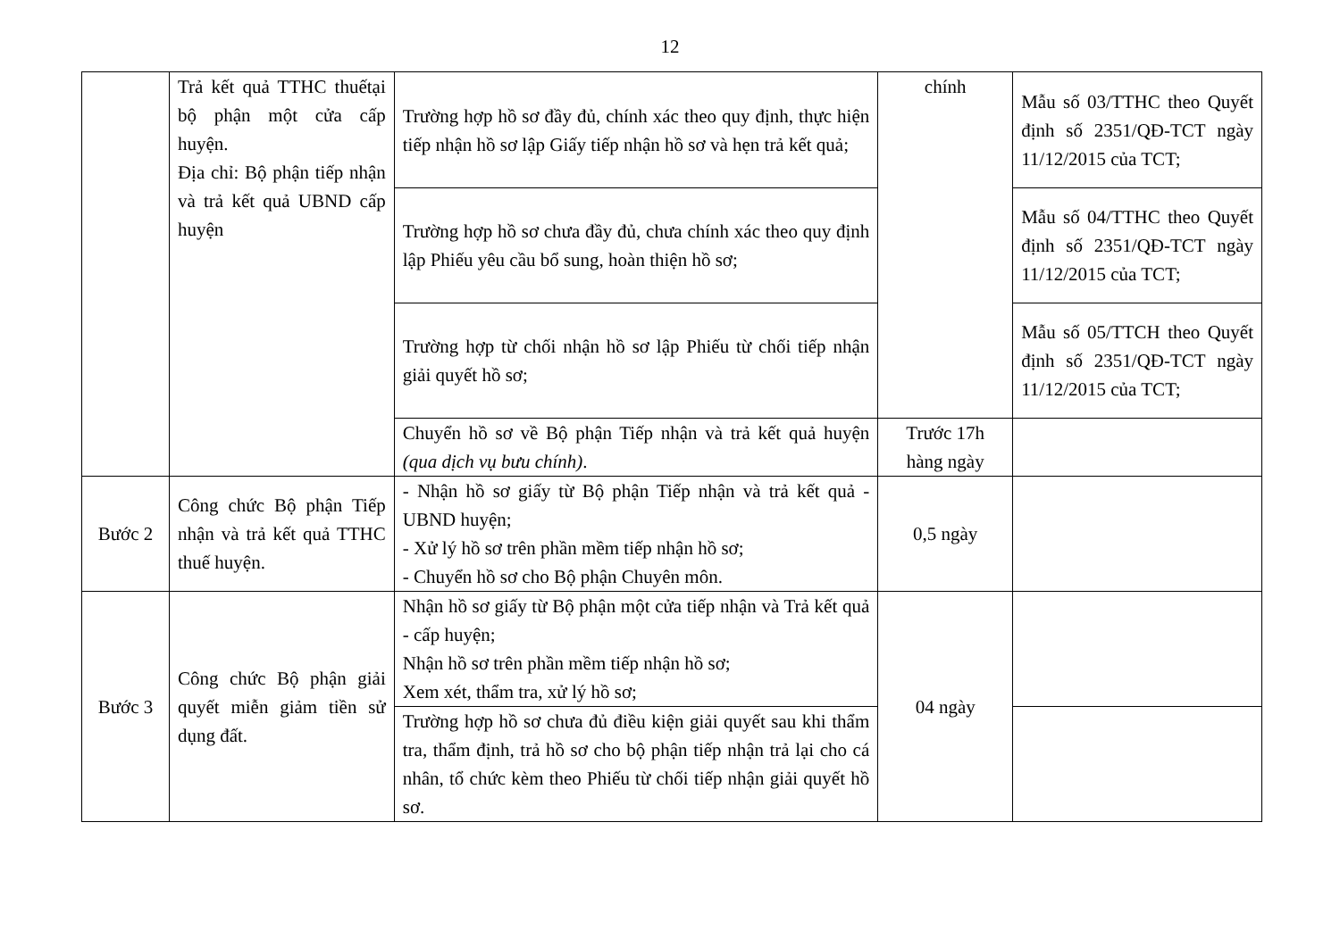12
| | Trả kết quả TTHC thuếtại bộ phận một cửa cấp huyện. Địa chỉ: Bộ phận tiếp nhận và trả kết quả UBND cấp huyện | Trường hợp hồ sơ đầy đủ, chính xác theo quy định, thực hiện tiếp nhận hồ sơ lập Giấy tiếp nhận hồ sơ và hẹn trả kết quả; | chính | Mẫu số 03/TTHC theo Quyết định số 2351/QĐ-TCT ngày 11/12/2015 của TCT; |
| | | Trường hợp hồ sơ chưa đầy đủ, chưa chính xác theo quy định lập Phiếu yêu cầu bổ sung, hoàn thiện hồ sơ; | | Mẫu số 04/TTHC theo Quyết định số 2351/QĐ-TCT ngày 11/12/2015 của TCT; |
| | | Trường hợp từ chối nhận hồ sơ lập Phiếu từ chối tiếp nhận giải quyết hồ sơ; | | Mẫu số 05/TTCH theo Quyết định số 2351/QĐ-TCT ngày 11/12/2015 của TCT; |
| | | Chuyển hồ sơ về Bộ phận Tiếp nhận và trả kết quả huyện (qua dịch vụ bưu chính) . | Trước 17h hàng ngày | |
| Bước 2 | Công chức Bộ phận Tiếp nhận và trả kết quả TTHC thuế huyện. | - Nhận hồ sơ giấy từ Bộ phận Tiếp nhận và trả kết quả - UBND huyện; - Xử lý hồ sơ trên phần mềm tiếp nhận hồ sơ; - Chuyển hồ sơ cho Bộ phận Chuyên môn. | 0,5 ngày | |
| Bước 3 | Công chức Bộ phận giải quyết miễn giảm tiền sử dụng đất. | Nhận hồ sơ giấy từ Bộ phận một cửa tiếp nhận và Trả kết quả - cấp huyện; Nhận hồ sơ trên phần mềm tiếp nhận hồ sơ; Xem xét, thẩm tra, xử lý hồ sơ; | 04 ngày | |
| | | Trường hợp hồ sơ chưa đủ điều kiện giải quyết sau khi thẩm tra, thẩm định, trả hồ sơ cho bộ phận tiếp nhận trả lại cho cá nhân, tổ chức kèm theo Phiếu từ chối tiếp nhận giải quyết hồ sơ. | | |